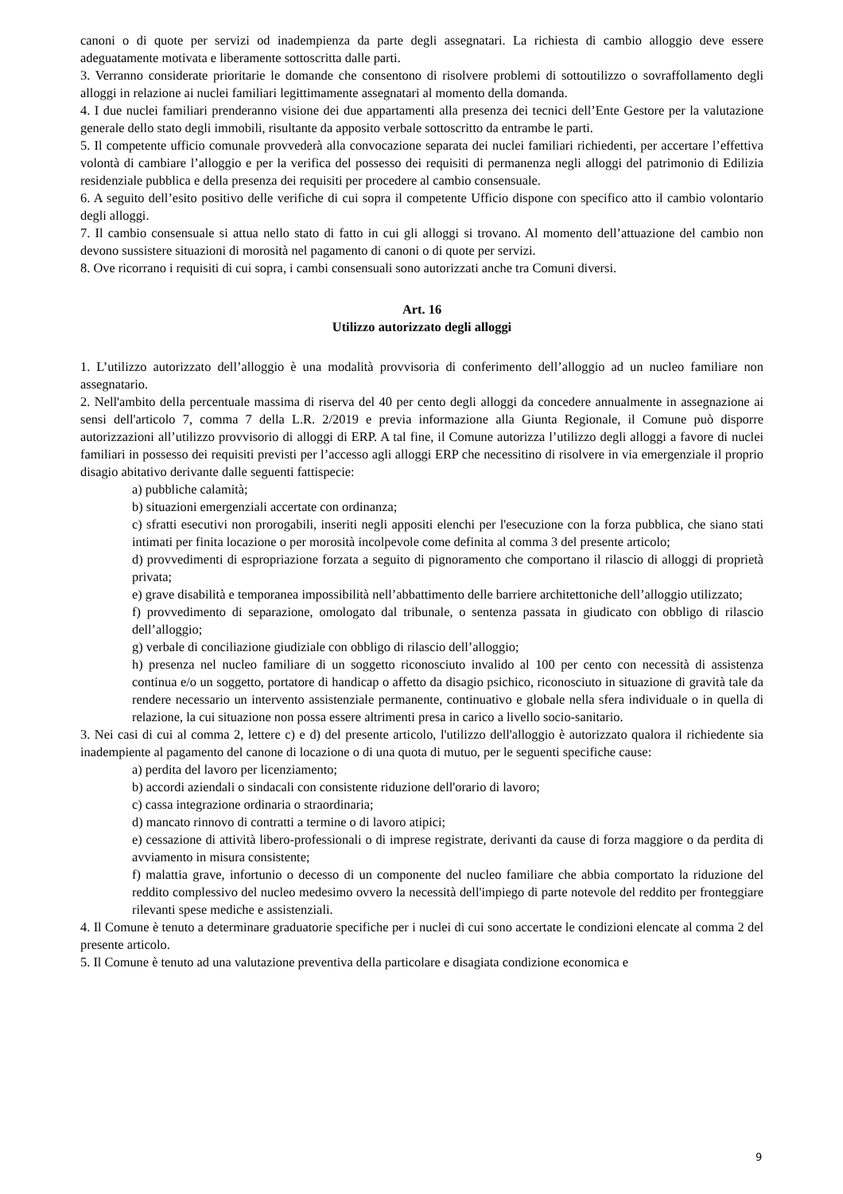canoni o di quote per servizi od inadempienza da parte degli assegnatari. La richiesta di cambio alloggio deve essere adeguatamente motivata e liberamente sottoscritta dalle parti.
3. Verranno considerate prioritarie le domande che consentono di risolvere problemi di sottoutilizzo o sovraffollamento degli alloggi in relazione ai nuclei familiari legittimamente assegnatari al momento della domanda.
4. I due nuclei familiari prenderanno visione dei due appartamenti alla presenza dei tecnici dell’Ente Gestore per la valutazione generale dello stato degli immobili, risultante da apposito verbale sottoscritto da entrambe le parti.
5. Il competente ufficio comunale provvederà alla convocazione separata dei nuclei familiari richiedenti, per accertare l’effettiva volontà di cambiare l’alloggio e per la verifica del possesso dei requisiti di permanenza negli alloggi del patrimonio di Edilizia residenziale pubblica e della presenza dei requisiti per procedere al cambio consensuale.
6. A seguito dell’esito positivo delle verifiche di cui sopra il competente Ufficio dispone con specifico atto il cambio volontario degli alloggi.
7. Il cambio consensuale si attua nello stato di fatto in cui gli alloggi si trovano. Al momento dell’attuazione del cambio non devono sussistere situazioni di morosità nel pagamento di canoni o di quote per servizi.
8. Ove ricorrano i requisiti di cui sopra, i cambi consensuali sono autorizzati anche tra Comuni diversi.
Art. 16
Utilizzo autorizzato degli alloggi
1. L’utilizzo autorizzato dell’alloggio è una modalità provvisoria di conferimento dell’alloggio ad un nucleo familiare non assegnatario.
2. Nell'ambito della percentuale massima di riserva del 40 per cento degli alloggi da concedere annualmente in assegnazione ai sensi dell'articolo 7, comma 7 della L.R. 2/2019 e previa informazione alla Giunta Regionale, il Comune può disporre autorizzazioni all’utilizzo provvisorio di alloggi di ERP. A tal fine, il Comune autorizza l’utilizzo degli alloggi a favore di nuclei familiari in possesso dei requisiti previsti per l’accesso agli alloggi ERP che necessitino di risolvere in via emergenziale il proprio disagio abitativo derivante dalle seguenti fattispecie:
a) pubbliche calamità;
b) situazioni emergenziali accertate con ordinanza;
c) sfratti esecutivi non prorogabili, inseriti negli appositi elenchi per l'esecuzione con la forza pubblica, che siano stati intimati per finita locazione o per morosità incolpevole come definita al comma 3 del presente articolo;
d) provvedimenti di espropriazione forzata a seguito di pignoramento che comportano il rilascio di alloggi di proprietà privata;
e) grave disabilità e temporanea impossibilità nell’abbattimento delle barriere architettoniche dell’alloggio utilizzato;
f) provvedimento di separazione, omologato dal tribunale, o sentenza passata in giudicato con obbligo di rilascio dell’alloggio;
g) verbale di conciliazione giudiziale con obbligo di rilascio dell’alloggio;
h) presenza nel nucleo familiare di un soggetto riconosciuto invalido al 100 per cento con necessità di assistenza continua e/o un soggetto, portatore di handicap o affetto da disagio psichico, riconosciuto in situazione di gravità tale da rendere necessario un intervento assistenziale permanente, continuativo e globale nella sfera individuale o in quella di relazione, la cui situazione non possa essere altrimenti presa in carico a livello socio-sanitario.
3. Nei casi di cui al comma 2, lettere c) e d) del presente articolo, l'utilizzo dell'alloggio è autorizzato qualora il richiedente sia inadempiente al pagamento del canone di locazione o di una quota di mutuo, per le seguenti specifiche cause:
a) perdita del lavoro per licenziamento;
b) accordi aziendali o sindacali con consistente riduzione dell'orario di lavoro;
c) cassa integrazione ordinaria o straordinaria;
d) mancato rinnovo di contratti a termine o di lavoro atipici;
e) cessazione di attività libero-professionali o di imprese registrate, derivanti da cause di forza maggiore o da perdita di avviamento in misura consistente;
f) malattia grave, infortunio o decesso di un componente del nucleo familiare che abbia comportato la riduzione del reddito complessivo del nucleo medesimo ovvero la necessità dell'impiego di parte notevole del reddito per fronteggiare rilevanti spese mediche e assistenziali.
4. Il Comune è tenuto a determinare graduatorie specifiche per i nuclei di cui sono accertate le condizioni elencate al comma 2 del presente articolo.
5. Il Comune è tenuto ad una valutazione preventiva della particolare e disagiata condizione economica e
9